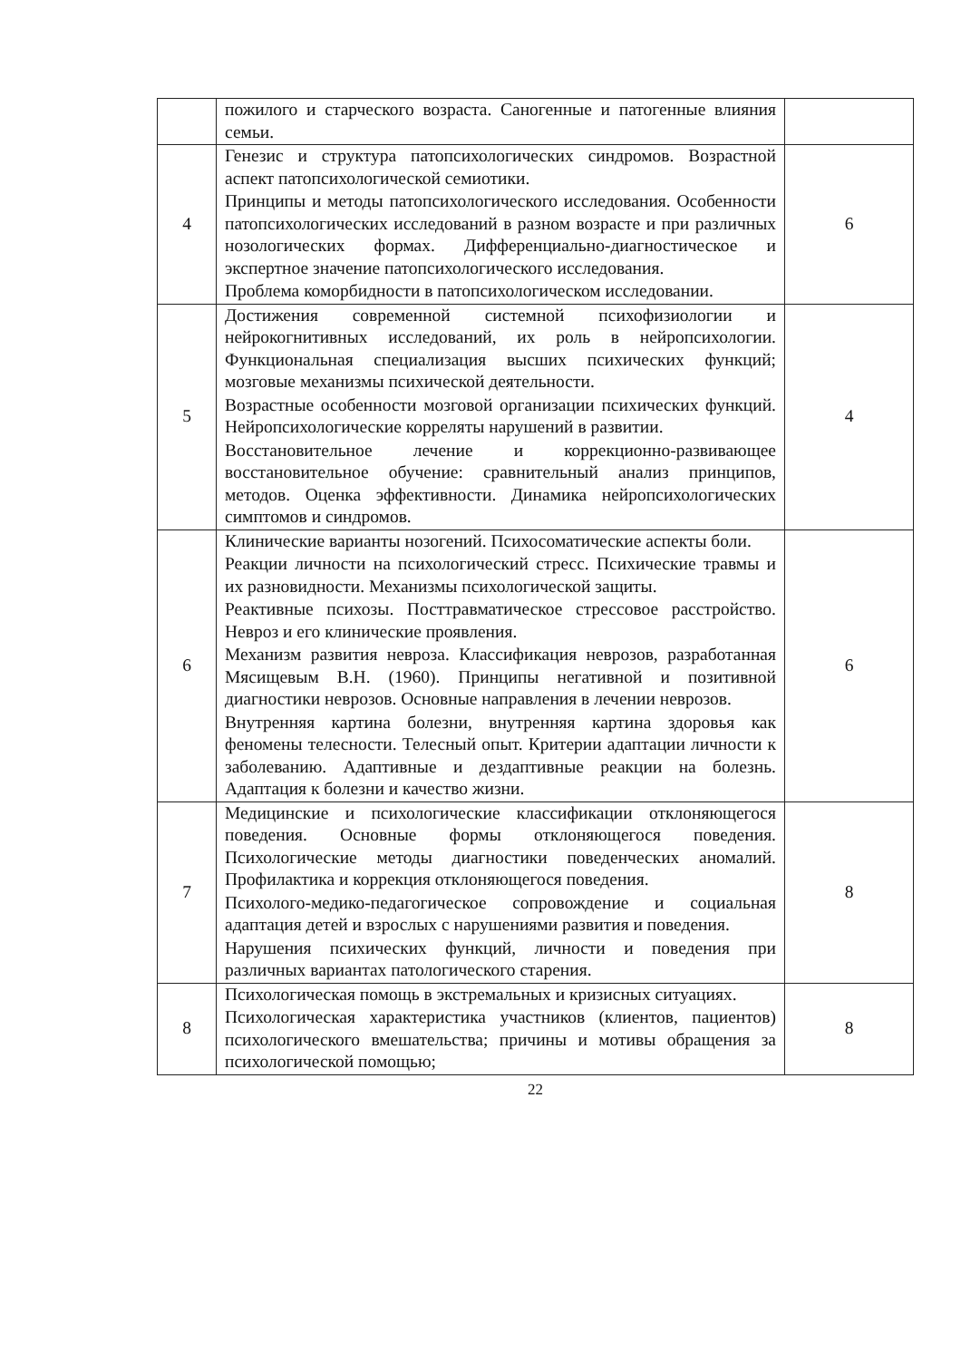| | пожилого и старческого возраста. Саногенные и патогенные влияния семьи. | |
| 4 | Генезис и структура патопсихологических синдромов. Возрастной аспект патопсихологической семиотики. Принципы и методы патопсихологического исследования. Особенности патопсихологических исследований в разном возрасте и при различных нозологических формах. Дифференциально-диагностическое и экспертное значение патопсихологического исследования. Проблема коморбидности в патопсихологическом исследовании. | 6 |
| 5 | Достижения современной системной психофизиологии и нейрокогнитивных исследований, их роль в нейропсихологии. Функциональная специализация высших психических функций; мозговые механизмы психической деятельности. Возрастные особенности мозговой организации психических функций. Нейропсихологические корреляты нарушений в развитии. Восстановительное лечение и коррекционно-развивающее восстановительное обучение: сравнительный анализ принципов, методов. Оценка эффективности. Динамика нейропсихологических симптомов и синдромов. | 4 |
| 6 | Клинические варианты нозогений. Психосоматические аспекты боли. Реакции личности на психологический стресс. Психические травмы и их разновидности. Механизмы психологической защиты. Реактивные психозы. Посттравматическое стрессовое расстройство. Невроз и его клинические проявления. Механизм развития невроза. Классификация неврозов, разработанная Мясищевым В.Н. (1960). Принципы негативной и позитивной диагностики неврозов. Основные направления в лечении неврозов. Внутренняя картина болезни, внутренняя картина здоровья как феномены телесности. Телесный опыт. Критерии адаптации личности к заболеванию. Адаптивные и дездаптивные реакции на болезнь. Адаптация к болезни и качество жизни. | 6 |
| 7 | Медицинские и психологические классификации отклоняющегося поведения. Основные формы отклоняющегося поведения. Психологические методы диагностики поведенческих аномалий. Профилактика и коррекция отклоняющегося поведения. Психолого-медико-педагогическое сопровождение и социальная адаптация детей и взрослых с нарушениями развития и поведения. Нарушения психических функций, личности и поведения при различных вариантах патологического старения. | 8 |
| 8 | Психологическая помощь в экстремальных и кризисных ситуациях. Психологическая характеристика участников (клиентов, пациентов) психологического вмешательства; причины и мотивы обращения за психологической помощью; | 8 |
22